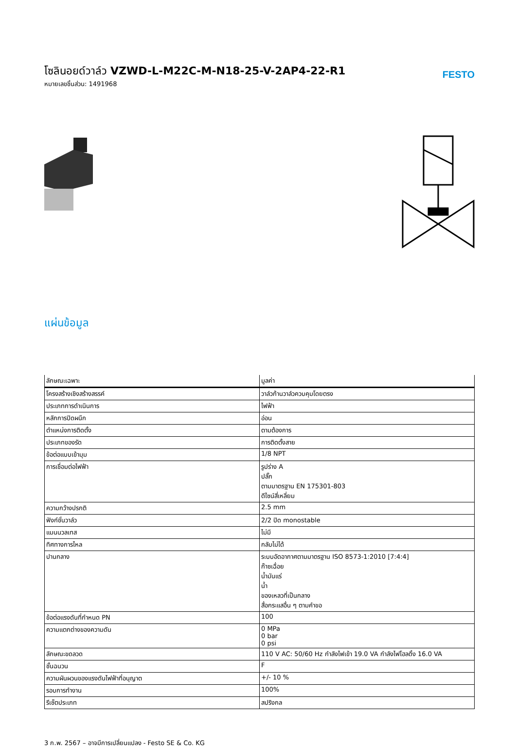โซลินอยด์วาล์ว VZWD-L-M22C-M-N18-25-V-2AP4-22-R1
หมายเลขชิ้นส่วน: 1491968
FESTO
แผ่นข้อมูล
| ลักษณะเฉพาะ | มูลค่า |
| --- | --- |
| โครงสร้างเชิงสร้างสรรค์ | วาล์วก้านวาล์วควบคุมโดยตรง |
| ประเภทการดำเนินการ | ไฟฟ้า |
| หลักการปิดผนึก | อ่อน |
| ตำแหน่งการติดตั้ง | ตามต้องการ |
| ประเภทของรัด | การติดตั้งสาย |
| ข้อต่อแบบเข้ามุม | 1/8 NPT |
| การเชื่อมต่อไฟฟ้า | รูปร่าง A ปลั๊ก ตามมาตรฐาน EN 175301-803 ดีไซน์สี่เหลี่ยม |
| ความกว้างปรกติ | 2.5 mm |
| ฟังก์ชั่นวาล์ว | 2/2 ปิด monostable |
| แมนนวลเทส | ไม่มี |
| ทิศทางการไหล | กลับไม่ได้ |
| ปานกลาง | ระบบอัดอากาศตามมาตรฐาน ISO 8573-1:2010 [7:4:4] ก๊าซเฉื่อย น้ำมันแร่ น้ำ ของเหลวที่เป็นกลาง สื่อกระแสอื่น ๆ ตามคำขอ |
| ข้อต่อแรงดันที่กำหนด PN | 100 |
| ความแตกต่างของความดัน | 0 MPa 0 bar 0 psi |
| ลักษณะขดลวด | 110 V AC: 50/60 Hz กำลังไฟเข้า 19.0 VA กำลังไฟโฮลดิ้ง 16.0 VA |
| ชั้นฉนวน | F |
| ความผันผวนของแรงดันไฟฟ้าที่อนุญาต | +/- 10 % |
| รอบการทำงาน | 100% |
| รีเซ็ตประเภท | สปริงกล |
3 ก.พ. 2567 – อาจมีการเปลี่ยนแปลง - Festo SE & Co. KG